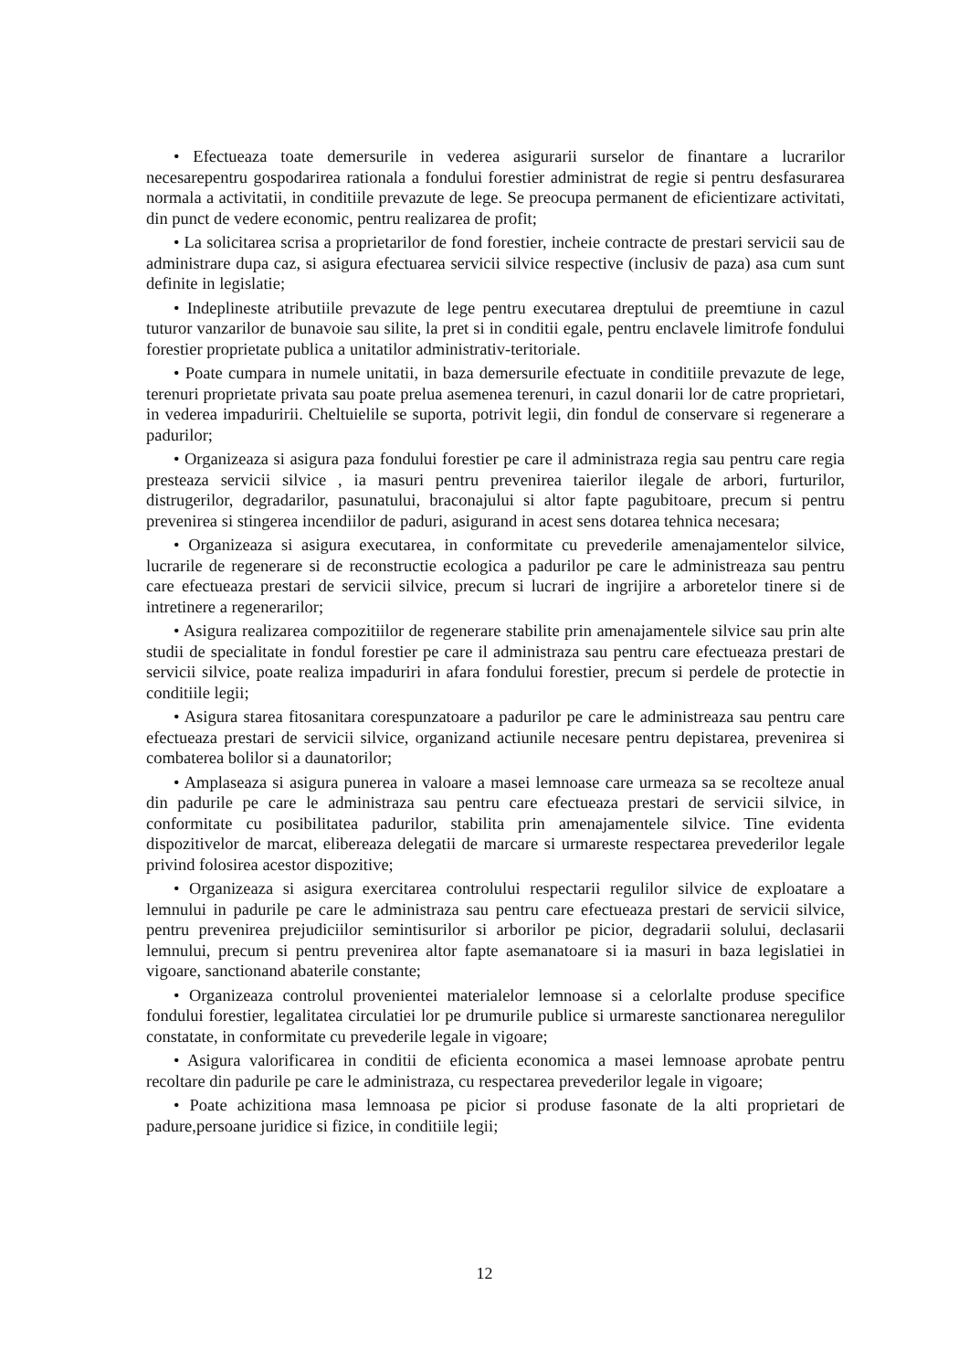• Efectueaza toate demersurile in vederea asigurarii surselor de finantare a lucrarilor necesarepentru gospodarirea rationala a fondului forestier administrat de regie si pentru desfasurarea normala a activitatii, in conditiile prevazute de lege. Se preocupa permanent de eficientizare activitati, din punct de vedere economic, pentru realizarea de profit;
• La solicitarea scrisa a proprietarilor de fond forestier, incheie contracte de prestari servicii sau de administrare dupa caz, si asigura efectuarea servicii silvice respective (inclusiv de paza) asa cum sunt definite in legislatie;
• Indeplineste atributiile prevazute de lege pentru executarea dreptului de preemtiune in cazul tuturor vanzarilor de bunavoie sau silite, la pret si in conditii egale, pentru enclavele limitrofe fondului forestier proprietate publica a unitatilor administrativ-teritoriale.
• Poate cumpara in numele unitatii, in baza demersurile efectuate in conditiile prevazute de lege, terenuri proprietate privata sau poate prelua asemenea terenuri, in cazul donarii lor de catre proprietari, in vederea impaduririi. Cheltuielile se suporta, potrivit legii, din fondul de conservare si regenerare a padurilor;
• Organizeaza si asigura paza fondului forestier pe care il administraza regia sau pentru care regia presteaza servicii silvice , ia masuri pentru prevenirea taierilor ilegale de arbori, furturilor, distrugerilor, degradarilor, pasunatului, braconajului si altor fapte pagubitoare, precum si pentru prevenirea si stingerea incendiilor de paduri, asigurand in acest sens dotarea tehnica necesara;
• Organizeaza si asigura executarea, in conformitate cu prevederile amenajamentelor silvice, lucrarile de regenerare si de reconstructie ecologica a padurilor pe care le administreaza sau pentru care efectueaza prestari de servicii silvice, precum si lucrari de ingrijire a arboretelor tinere si de intretinere a regenerarilor;
• Asigura realizarea compozitiilor de regenerare stabilite prin amenajamentele silvice sau prin alte studii de specialitate in fondul forestier pe care il administraza sau pentru care efectueaza prestari de servicii silvice, poate realiza impaduriri in afara fondului forestier, precum si perdele de protectie in conditiile legii;
• Asigura starea fitosanitara corespunzatoare a padurilor pe care le administreaza sau pentru care efectueaza prestari de servicii silvice, organizand actiunile necesare pentru depistarea, prevenirea si combaterea bolilor si a daunatorilor;
• Amplaseaza si asigura punerea in valoare a masei lemnoase care urmeaza sa se recolteze anual din padurile pe care le administraza sau pentru care efectueaza prestari de servicii silvice, in conformitate cu posibilitatea padurilor, stabilita prin amenajamentele silvice. Tine evidenta dispozitivelor de marcat, elibereaza delegatii de marcare si urmareste respectarea prevederilor legale privind folosirea acestor dispozitive;
• Organizeaza si asigura exercitarea controlului respectarii regulilor silvice de exploatare a lemnului in padurile pe care le administraza sau pentru care efectueaza prestari de servicii silvice, pentru prevenirea prejudiciilor semintisurilor si arborilor pe picior, degradarii solului, declasarii lemnului, precum si pentru prevenirea altor fapte asemanatoare si ia masuri in baza legislatiei in vigoare, sanctionand abaterile constante;
• Organizeaza controlul provenientei materialelor lemnoase si a celorlalte produse specifice fondului forestier, legalitatea circulatiei lor pe drumurile publice si urmareste sanctionarea neregulilor constatate, in conformitate cu prevederile legale in vigoare;
• Asigura valorificarea in conditii de eficienta economica a masei lemnoase aprobate pentru recoltare din padurile pe care le administraza, cu respectarea prevederilor legale in vigoare;
• Poate achizitiona masa lemnoasa pe picior si produse fasonate de la alti proprietari de padure,persoane juridice si fizice, in conditiile legii;
12